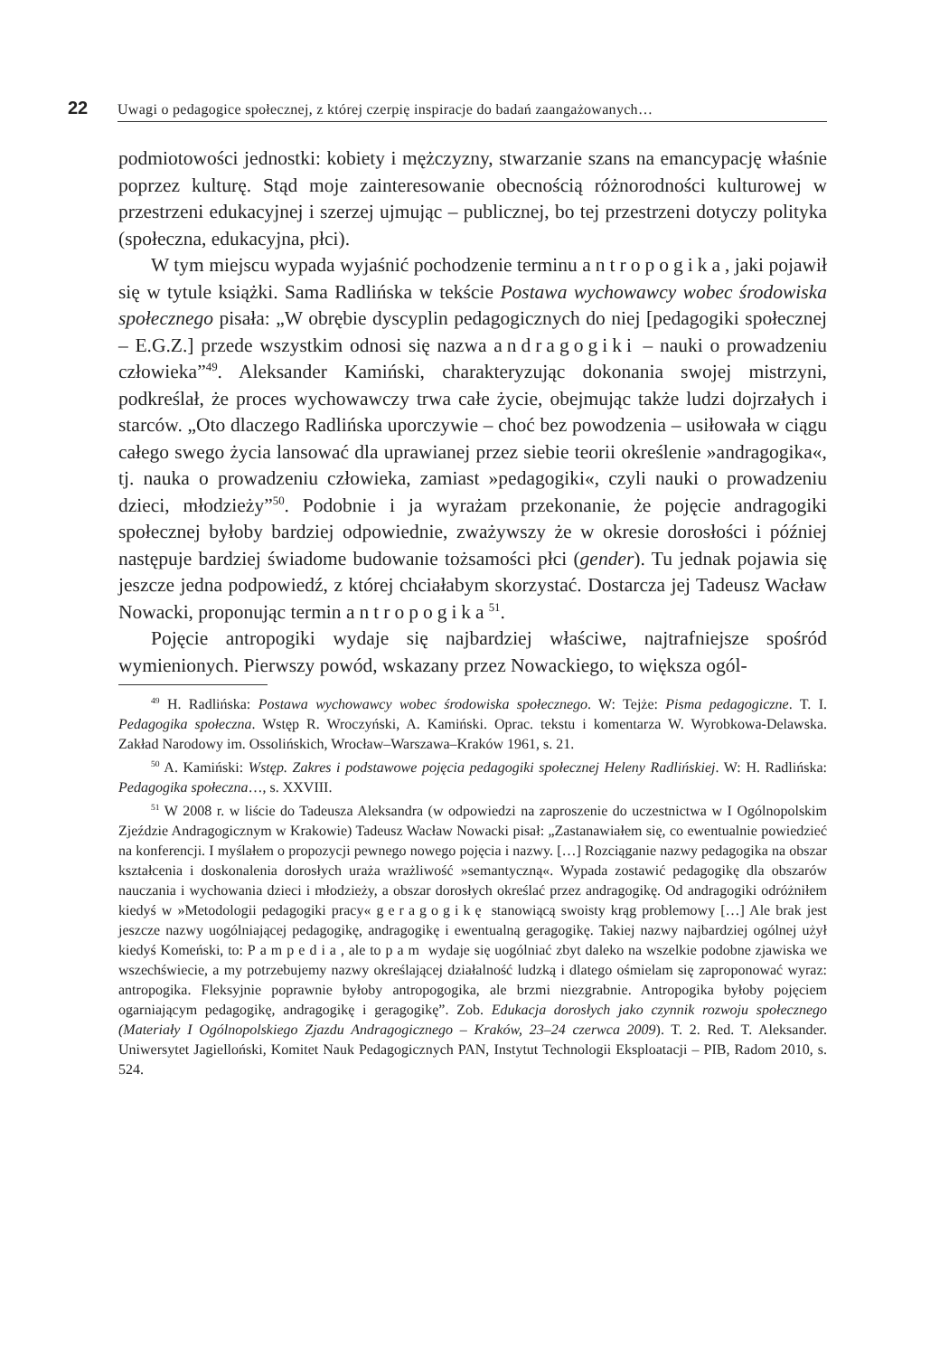22 Uwagi o pedagogice społecznej, z której czerpię inspiracje do badań zaangażowanych…
podmiotowości jednostki: kobiety i mężczyzny, stwarzanie szans na emancypację właśnie poprzez kulturę. Stąd moje zainteresowanie obecnością różnorodności kulturowej w przestrzeni edukacyjnej i szerzej ujmując – publicznej, bo tej przestrzeni dotyczy polityka (społeczna, edukacyjna, płci).
W tym miejscu wypada wyjaśnić pochodzenie terminu antropogika, jaki pojawił się w tytule książki. Sama Radlińska w tekście Postawa wychowawcy wobec środowiska społecznego pisała: „W obrębie dyscyplin pedagogicznych do niej [pedagogiki społecznej – E.G.Z.] przede wszystkim odnosi się nazwa andragogiki – nauki o prowadzeniu człowieka”<sup>49</sup>. Aleksander Kamiński, charakteryzując dokonania swojej mistrzyni, podkreślał, że proces wychowawczy trwa całe życie, obejmując także ludzi dojrzałych i starców. „Oto dlaczego Radlińska uporczywie – choć bez powodzenia – usiłowała w ciągu całego swego życia lansować dla uprawianej przez siebie teorii określenie »andragogika«, tj. nauka o prowadzeniu człowieka, zamiast »pedagogiki«, czyli nauki o prowadzeniu dzieci, młodzieży”<sup>50</sup>. Podobnie i ja wyrażam przekonanie, że pojęcie andragogiki społecznej byłoby bardziej odpowiednie, zważywszy że w okresie dorosłości i później następuje bardziej świadome budowanie tożsamości płci (gender). Tu jednak pojawia się jeszcze jedna podpowiedź, z której chciałabym skorzystać. Dostarcza jej Tadeusz Wacław Nowacki, proponując termin antropogika<sup>51</sup>.
Pojęcie antropogiki wydaje się najbardziej właściwe, najtrafniejsze spośród wymienionych. Pierwszy powód, wskazany przez Nowackiego, to większa ogól-
<sup>49</sup> H. Radlińska: Postawa wychowawcy wobec środowiska społecznego. W: Tejże: Pisma pedagogiczne. T. I. Pedagogika społeczna. Wstęp R. Wroczyński, A. Kamiński. Oprac. tekstu i komentarza W. Wyrobkowa-Delawska. Zakład Narodowy im. Ossolińskich, Wrocław–Warszawa–Kraków 1961, s. 21.
<sup>50</sup> A. Kamiński: Wstęp. Zakres i podstawowe pojęcia pedagogiki społecznej Heleny Radlińskiej. W: H. Radlińska: Pedagogika społeczna…, s. XXVIII.
<sup>51</sup> W 2008 r. w liście do Tadeusza Aleksandra (w odpowiedzi na zaproszenie do uczestnictwa w I Ogólnopolskim Zjeździe Andragogicznym w Krakowie) Tadeusz Wacław Nowacki pisał: „Zastanawiałem się, co ewentualnie powiedzieć na konferencji. I myślałem o propozycji pewnego nowego pojęcia i nazwy. […] Rozciąganie nazwy pedagogika na obszar kształcenia i doskonalenia dorosłych uraża wrażliwość »semantyczną«. Wypada zostawić pedagogikę dla obszarów nauczania i wychowania dzieci i młodzieży, a obszar dorosłych określać przez andragogikę. Od andragogiki odróżniłem kiedyś w »Metodologii pedagogiki pracy« geragogikę stanowiącą swoisty krąg problemowy […] Ale brak jest jeszcze nazwy uogólniającej pedagogikę, andragogikę i ewentualną geragogikę. Takiej nazwy najbardziej ogólnej użył kiedyś Komeński, to: Pampedia, ale to pam wydaje się uogólniać zbyt daleko na wszelkie podobne zjawiska we wszechświecie, a my potrzebujemy nazwy określającej działalność ludzką i dlatego ośmielam się zaproponować wyraz: antropogika. Fleksyjnie poprawnie byłoby antropogogika, ale brzmi niezgrabnie. Antropogika byłoby pojęciem ogarniającym pedagogikę, andragogikę i geragogikę”. Zob. Edukacja dorosłych jako czynnik rozwoju społecznego (Materiały I Ogólnopolskiego Zjazdu Andragogicznego – Kraków, 23–24 czerwca 2009). T. 2. Red. T. Aleksander. Uniwersytet Jagielloński, Komitet Nauk Pedagogicznych PAN, Instytut Technologii Eksploatacji – PIB, Radom 2010, s. 524.